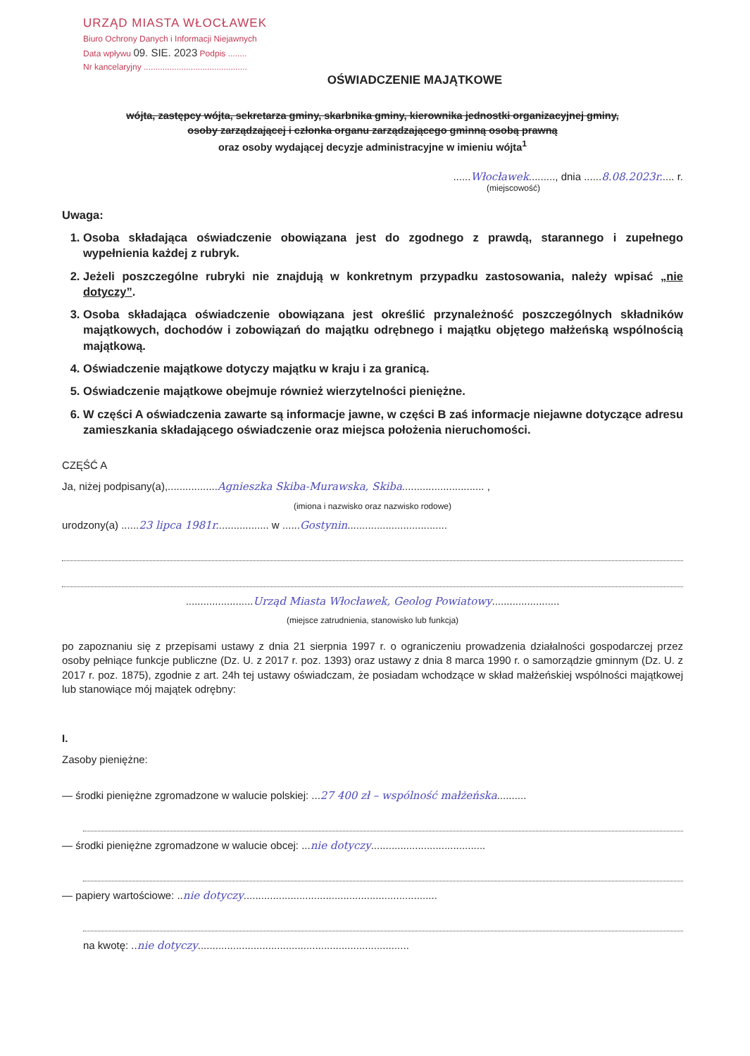URZĄD MIASTA WŁOCŁAWEK
Biuro Ochrony Danych i Informacji Niejawnych
Data wpływu 09. SIE. 2023 Podpis ........
Nr kancelaryjny ............................................
OŚWIADCZENIE MAJĄTKOWE
wójta, zastępcy wójta, sekretarza gminy, skarbnika gminy, kierownika jednostki organizacyjnej gminy,
osoby zarządzającej i członka organu zarządzającego gminną osobą prawną
oraz osoby wydającej decyzje administracyjne w imieniu wójta<sup>1</sup>
......Włocławek........., dnia ......8.08.2023r..... r.
(miejscowość)
Uwaga:
1. Osoba składająca oświadczenie obowiązana jest do zgodnego z prawdą, starannego i zupełnego wypełnienia każdej z rubryk.
2. Jeżeli poszczególne rubryki nie znajdują w konkretnym przypadku zastosowania, należy wpisać „nie dotyczy”.
3. Osoba składająca oświadczenie obowiązana jest określić przynależność poszczególnych składników majątkowych, dochodów i zobowiązań do majątku odrębnego i majątku objętego małżeńską wspólnością majątkową.
4. Oświadczenie majątkowe dotyczy majątku w kraju i za granicą.
5. Oświadczenie majątkowe obejmuje również wierzytelności pieniężne.
6. W części A oświadczenia zawarte są informacje jawne, w części B zaś informacje niejawne dotyczące adresu zamieszkania składającego oświadczenie oraz miejsca położenia nieruchomości.
CZĘŚĆ A
Ja, niżej podpisany(a),.................Agnieszka Skiba-Murawska, Skiba............................ ,
(imiona i nazwisko oraz nazwisko rodowe)
urodzony(a) ......23 lipca 1981r.................. w ......Gostynin..................................
.......................Urząd Miasta Włocławek, Geolog Powiatowy.......................
(miejsce zatrudnienia, stanowisko lub funkcja)
po zapoznaniu się z przepisami ustawy z dnia 21 sierpnia 1997 r. o ograniczeniu prowadzenia działalności gospodarczej przez osoby pełniące funkcje publiczne (Dz. U. z 2017 r. poz. 1393) oraz ustawy z dnia 8 marca 1990 r. o samorządzie gminnym (Dz. U. z 2017 r. poz. 1875), zgodnie z art. 24h tej ustawy oświadczam, że posiadam wchodzące w skład małżeńskiej wspólności majątkowej lub stanowiące mój majątek odrębny:
I.
Zasoby pieniężne:
— środki pieniężne zgromadzone w walucie polskiej: ...27 400 zł – wspólność małżeńska..........
— środki pieniężne zgromadzone w walucie obcej: ...nie dotyczy.......................................
— papiery wartościowe: ..nie dotyczy..................................................................
na kwotę: ..nie dotyczy........................................................................